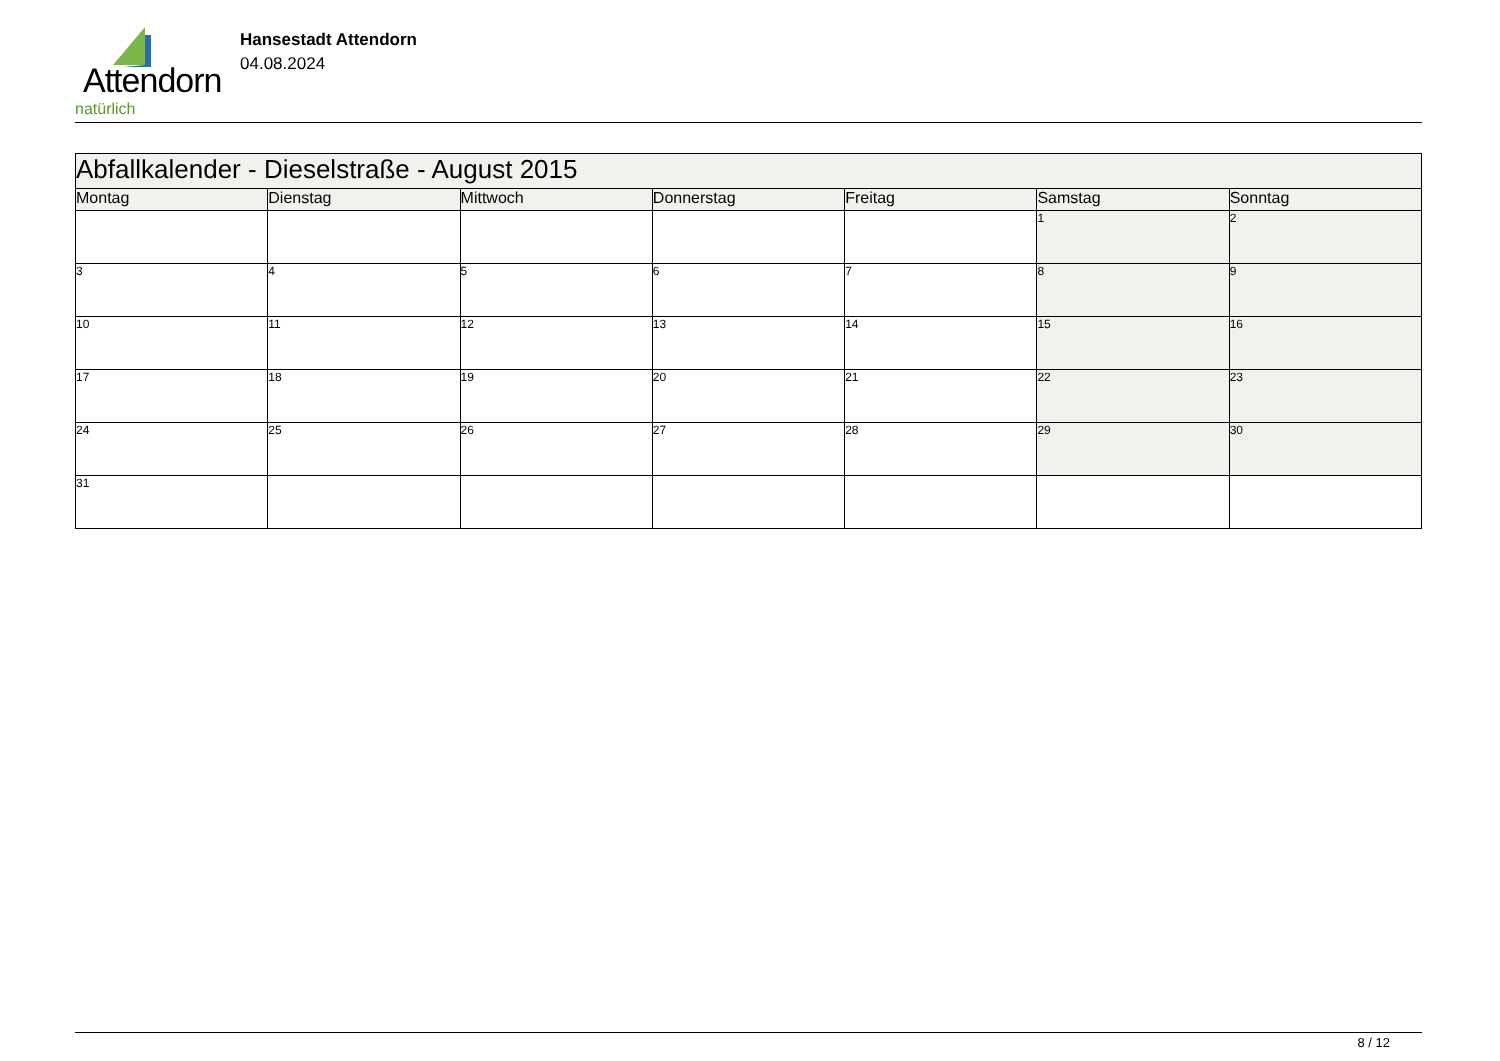Attendorn
natürlich
Hansestadt Attendorn
04.08.2024
| Abfallkalender - Dieselstraße - August 2015 | | | | | | |
| Montag | Dienstag | Mittwoch | Donnerstag | Freitag | Samstag | Sonntag |
| | | | | | 1 | 2 |
| 3 | 4 | 5 | 6 | 7 | 8 | 9 |
| 10 | 11 | 12 | 13 | 14 | 15 | 16 |
| 17 | 18 | 19 | 20 | 21 | 22 | 23 |
| 24 | 25 | 26 | 27 | 28 | 29 | 30 |
| 31 | | | | | | |
8 / 12